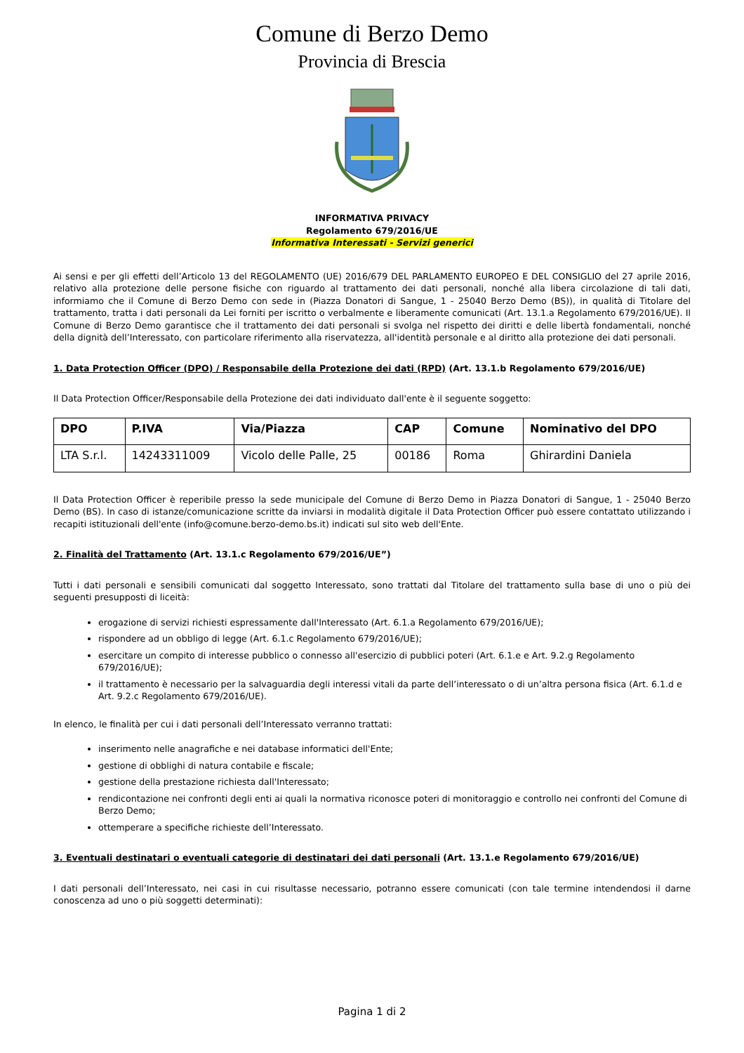Comune di Berzo Demo
Provincia di Brescia
INFORMATIVA PRIVACY
Regolamento 679/2016/UE
Informativa Interessati - Servizi generici
Ai sensi e per gli effetti dell’Articolo 13 del REGOLAMENTO (UE) 2016/679 DEL PARLAMENTO EUROPEO E DEL CONSIGLIO del 27 aprile 2016, relativo alla protezione delle persone fisiche con riguardo al trattamento dei dati personali, nonché alla libera circolazione di tali dati, informiamo che il Comune di Berzo Demo con sede in (Piazza Donatori di Sangue, 1 - 25040 Berzo Demo (BS)), in qualità di Titolare del trattamento, tratta i dati personali da Lei forniti per iscritto o verbalmente e liberamente comunicati (Art. 13.1.a Regolamento 679/2016/UE). Il Comune di Berzo Demo garantisce che il trattamento dei dati personali si svolga nel rispetto dei diritti e delle libertà fondamentali, nonché della dignità dell’Interessato, con particolare riferimento alla riservatezza, all'identità personale e al diritto alla protezione dei dati personali.
1. Data Protection Officer (DPO) / Responsabile della Protezione dei dati (RPD) (Art. 13.1.b Regolamento 679/2016/UE)
Il Data Protection Officer/Responsabile della Protezione dei dati individuato dall'ente è il seguente soggetto:
| DPO | P.IVA | Via/Piazza | CAP | Comune | Nominativo del DPO |
| --- | --- | --- | --- | --- | --- |
| LTA S.r.l. | 14243311009 | Vicolo delle Palle, 25 | 00186 | Roma | Ghirardini Daniela |
Il Data Protection Officer è reperibile presso la sede municipale del Comune di Berzo Demo in Piazza Donatori di Sangue, 1 - 25040 Berzo Demo (BS). In caso di istanze/comunicazione scritte da inviarsi in modalità digitale il Data Protection Officer può essere contattato utilizzando i recapiti istituzionali dell'ente (info@comune.berzo-demo.bs.it) indicati sul sito web dell'Ente.
2. Finalità del Trattamento (Art. 13.1.c Regolamento 679/2016/UE”)
Tutti i dati personali e sensibili comunicati dal soggetto Interessato, sono trattati dal Titolare del trattamento sulla base di uno o più dei seguenti presupposti di liceità:
erogazione di servizi richiesti espressamente dall'Interessato (Art. 6.1.a Regolamento 679/2016/UE);
rispondere ad un obbligo di legge (Art. 6.1.c Regolamento 679/2016/UE);
esercitare un compito di interesse pubblico o connesso all'esercizio di pubblici poteri (Art. 6.1.e e Art. 9.2.g Regolamento 679/2016/UE);
il trattamento è necessario per la salvaguardia degli interessi vitali da parte dell’interessato o di un’altra persona fisica (Art. 6.1.d e Art. 9.2.c Regolamento 679/2016/UE).
In elenco, le finalità per cui i dati personali dell’Interessato verranno trattati:
inserimento nelle anagrafiche e nei database informatici dell'Ente;
gestione di obblighi di natura contabile e fiscale;
gestione della prestazione richiesta dall'Interessato;
rendicontazione nei confronti degli enti ai quali la normativa riconosce poteri di monitoraggio e controllo nei confronti del Comune di Berzo Demo;
ottemperare a specifiche richieste dell’Interessato.
3. Eventuali destinatari o eventuali categorie di destinatari dei dati personali (Art. 13.1.e Regolamento 679/2016/UE)
I dati personali dell’Interessato, nei casi in cui risultasse necessario, potranno essere comunicati (con tale termine intendendosi il darne conoscenza ad uno o più soggetti determinati):
Pagina 1 di 2